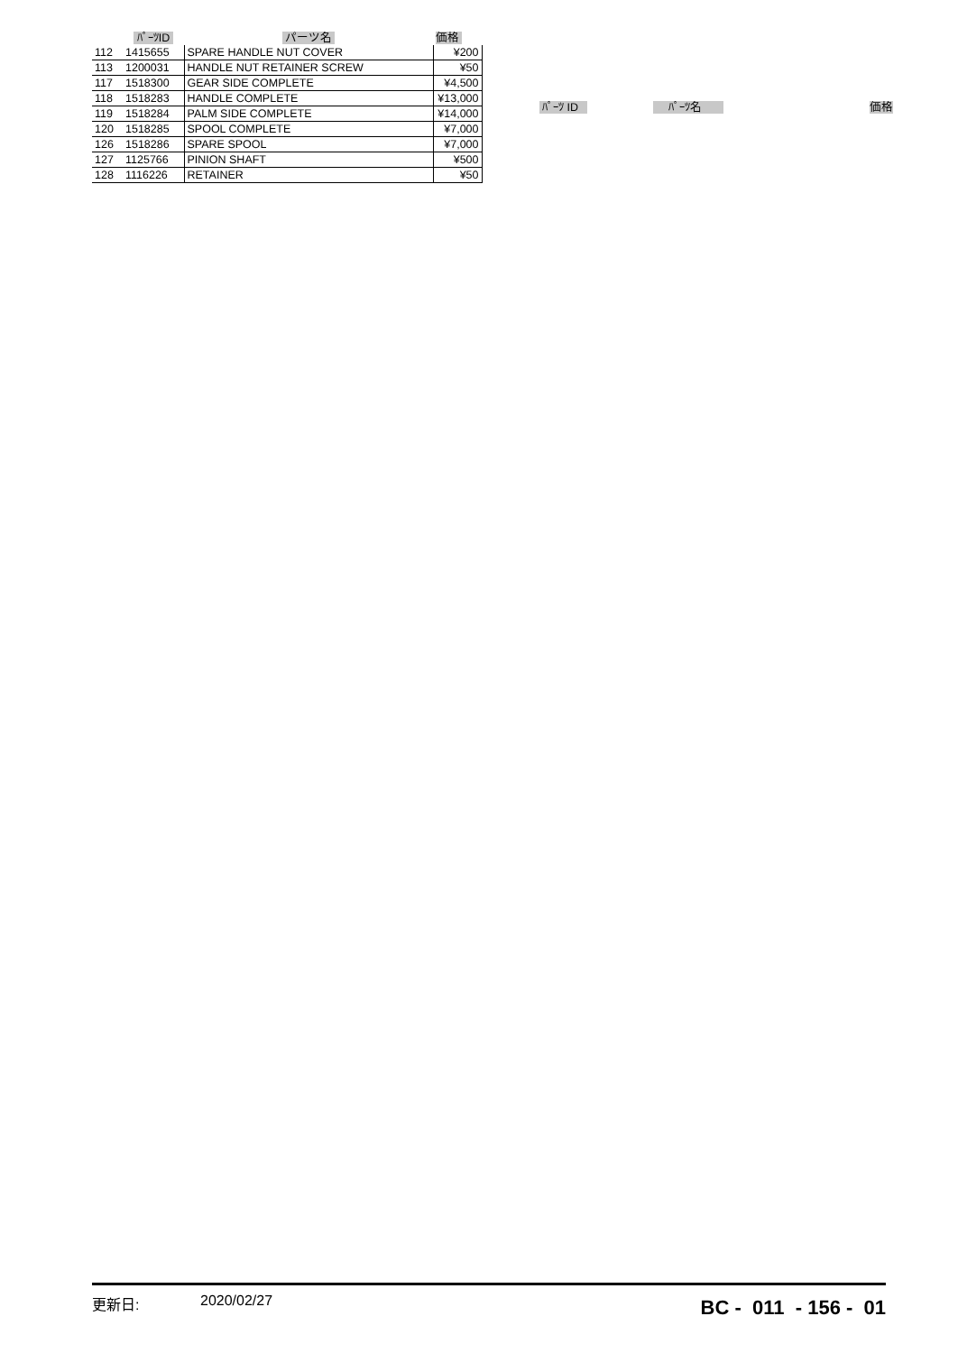| | ﾊﾟｰﾂID | パーツ名 | 価格 |
| --- | --- | --- | --- |
| 112 | 1415655 | SPARE HANDLE NUT COVER | ¥200 |
| 113 | 1200031 | HANDLE NUT RETAINER SCREW | ¥50 |
| 117 | 1518300 | GEAR SIDE COMPLETE | ¥4,500 |
| 118 | 1518283 | HANDLE COMPLETE | ¥13,000 |
| 119 | 1518284 | PALM SIDE COMPLETE | ¥14,000 |
| 120 | 1518285 | SPOOL COMPLETE | ¥7,000 |
| 126 | 1518286 | SPARE SPOOL | ¥7,000 |
| 127 | 1125766 | PINION SHAFT | ¥500 |
| 128 | 1116226 | RETAINER | ¥50 |
| ﾊﾟｰﾂ ID | ﾊﾟｰﾂ名 | 価格 |
| --- | --- | --- |
更新日: 2020/02/27
BC - 011 - 156 - 01